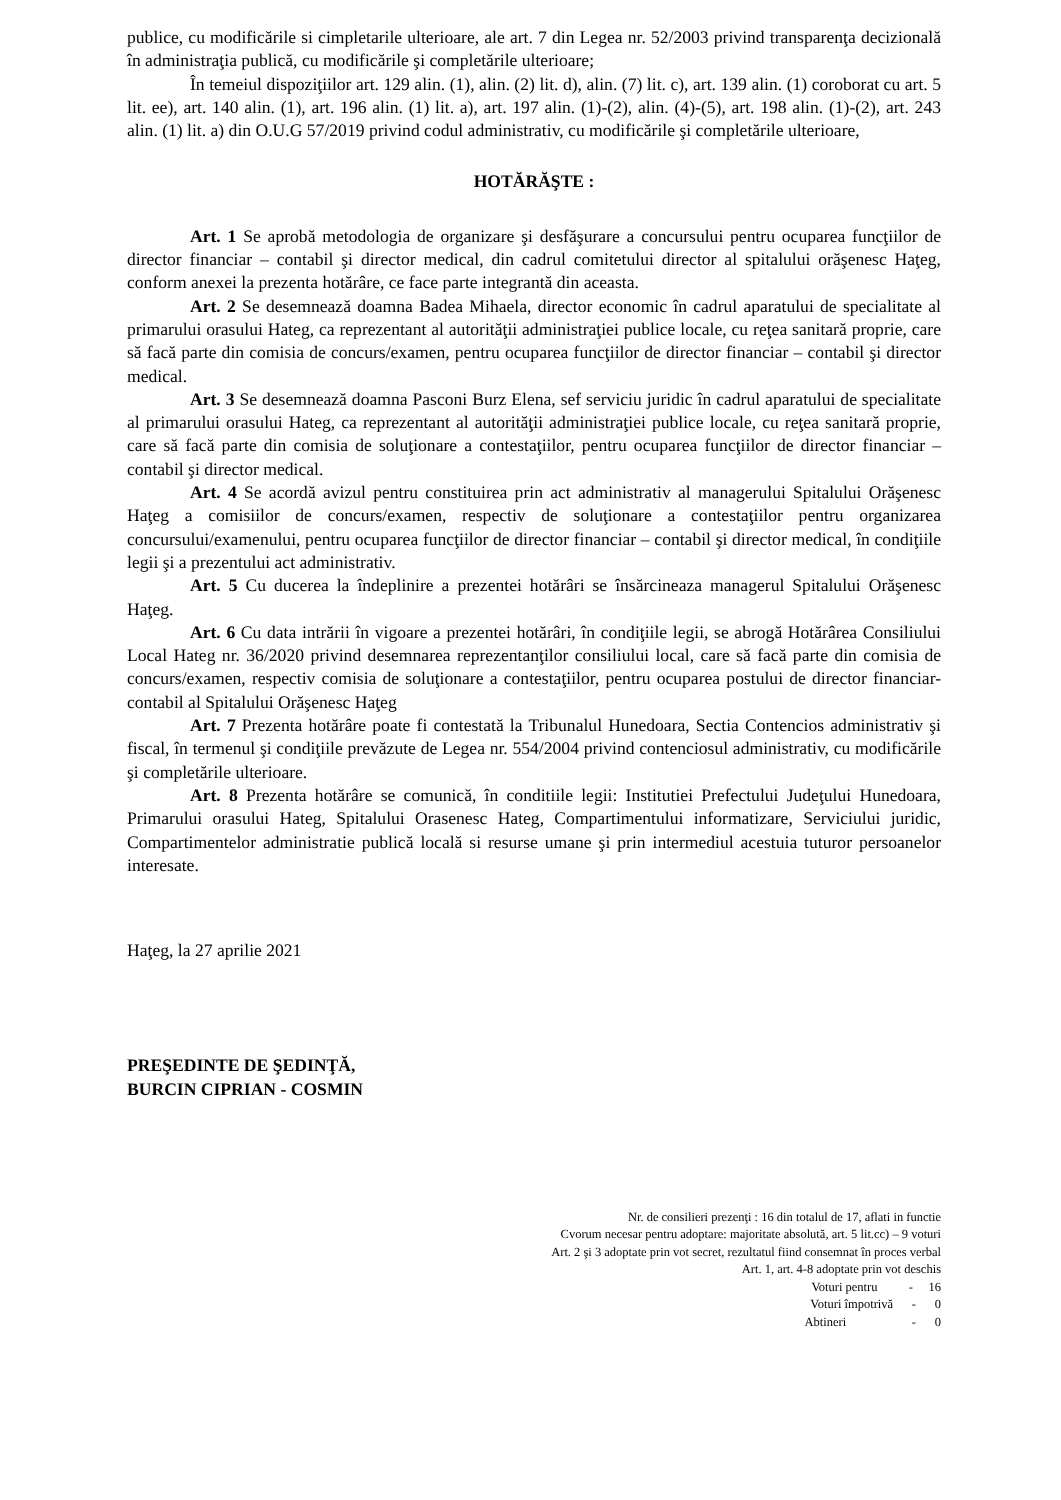publice, cu modificările si cimpletarile ulterioare, ale art. 7 din Legea nr. 52/2003 privind transparenţa decizională în administraţia publică, cu modificările şi completările ulterioare;
În temeiul dispoziţiilor art. 129 alin. (1), alin. (2) lit. d), alin. (7) lit. c), art. 139 alin. (1) coroborat cu art. 5 lit. ee), art. 140 alin. (1), art. 196 alin. (1) lit. a), art. 197 alin. (1)-(2), alin. (4)-(5), art. 198 alin. (1)-(2), art. 243 alin. (1) lit. a) din O.U.G 57/2019 privind codul administrativ, cu modificările şi completările ulterioare,
HOTĂRĂŞTE :
Art. 1 Se aprobă metodologia de organizare şi desfăşurare a concursului pentru ocuparea funcţiilor de director financiar – contabil şi director medical, din cadrul comitetului director al spitalului orăşenesc Haţeg, conform anexei la prezenta hotărâre, ce face parte integrantă din aceasta.
Art. 2 Se desemnează doamna Badea Mihaela, director economic în cadrul aparatului de specialitate al primarului orasului Hateg, ca reprezentant al autorităţii administraţiei publice locale, cu reţea sanitară proprie, care să facă parte din comisia de concurs/examen, pentru ocuparea funcţiilor de director financiar – contabil şi director medical.
Art. 3 Se desemnează doamna Pasconi Burz Elena, sef serviciu juridic în cadrul aparatului de specialitate al primarului orasului Hateg, ca reprezentant al autorităţii administraţiei publice locale, cu reţea sanitară proprie, care să facă parte din comisia de soluţionare a contestaţiilor, pentru ocuparea funcţiilor de director financiar – contabil şi director medical.
Art. 4 Se acordă avizul pentru constituirea prin act administrativ al managerului Spitalului Orăşenesc Haţeg a comisiilor de concurs/examen, respectiv de soluţionare a contestaţiilor pentru organizarea concursului/examenului, pentru ocuparea funcţiilor de director financiar – contabil şi director medical, în condiţiile legii şi a prezentului act administrativ.
Art. 5 Cu ducerea la îndeplinire a prezentei hotărâri se însărcineaza managerul Spitalului Orăşenesc Haţeg.
Art. 6 Cu data intrării în vigoare a prezentei hotărâri, în condiţiile legii, se abrogă Hotărârea Consiliului Local Hateg nr. 36/2020 privind desemnarea reprezentanţilor consiliului local, care să facă parte din comisia de concurs/examen, respectiv comisia de soluţionare a contestaţiilor, pentru ocuparea postului de director financiar-contabil al Spitalului Orăşenesc Haţeg
Art. 7 Prezenta hotărâre poate fi contestată la Tribunalul Hunedoara, Sectia Contencios administrativ şi fiscal, în termenul şi condiţiile prevăzute de Legea nr. 554/2004 privind contenciosul administrativ, cu modificările şi completările ulterioare.
Art. 8 Prezenta hotărâre se comunică, în conditiile legii: Institutiei Prefectului Judeţului Hunedoara, Primarului orasului Hateg, Spitalului Orasenesc Hateg, Compartimentului informatizare, Serviciului juridic, Compartimentelor administratie publică locală si resurse umane şi prin intermediul acestuia tuturor persoanelor interesate.
Haţeg, la 27 aprilie 2021
PREŞEDINTE DE ŞEDINŢĂ,
BURCIN CIPRIAN - COSMIN
Nr. de consilieri prezenţi : 16 din totalul de 17, aflati in functie
Cvorum necesar pentru adoptare: majoritate absolută, art. 5 lit.cc) – 9 voturi
Art. 2 şi 3 adoptate prin vot secret, rezultatul fiind consemnat în proces verbal
Art. 1, art. 4-8 adoptate prin vot deschis
Voturi pentru - 16
Voturi împotrivă - 0
Abtineri - 0